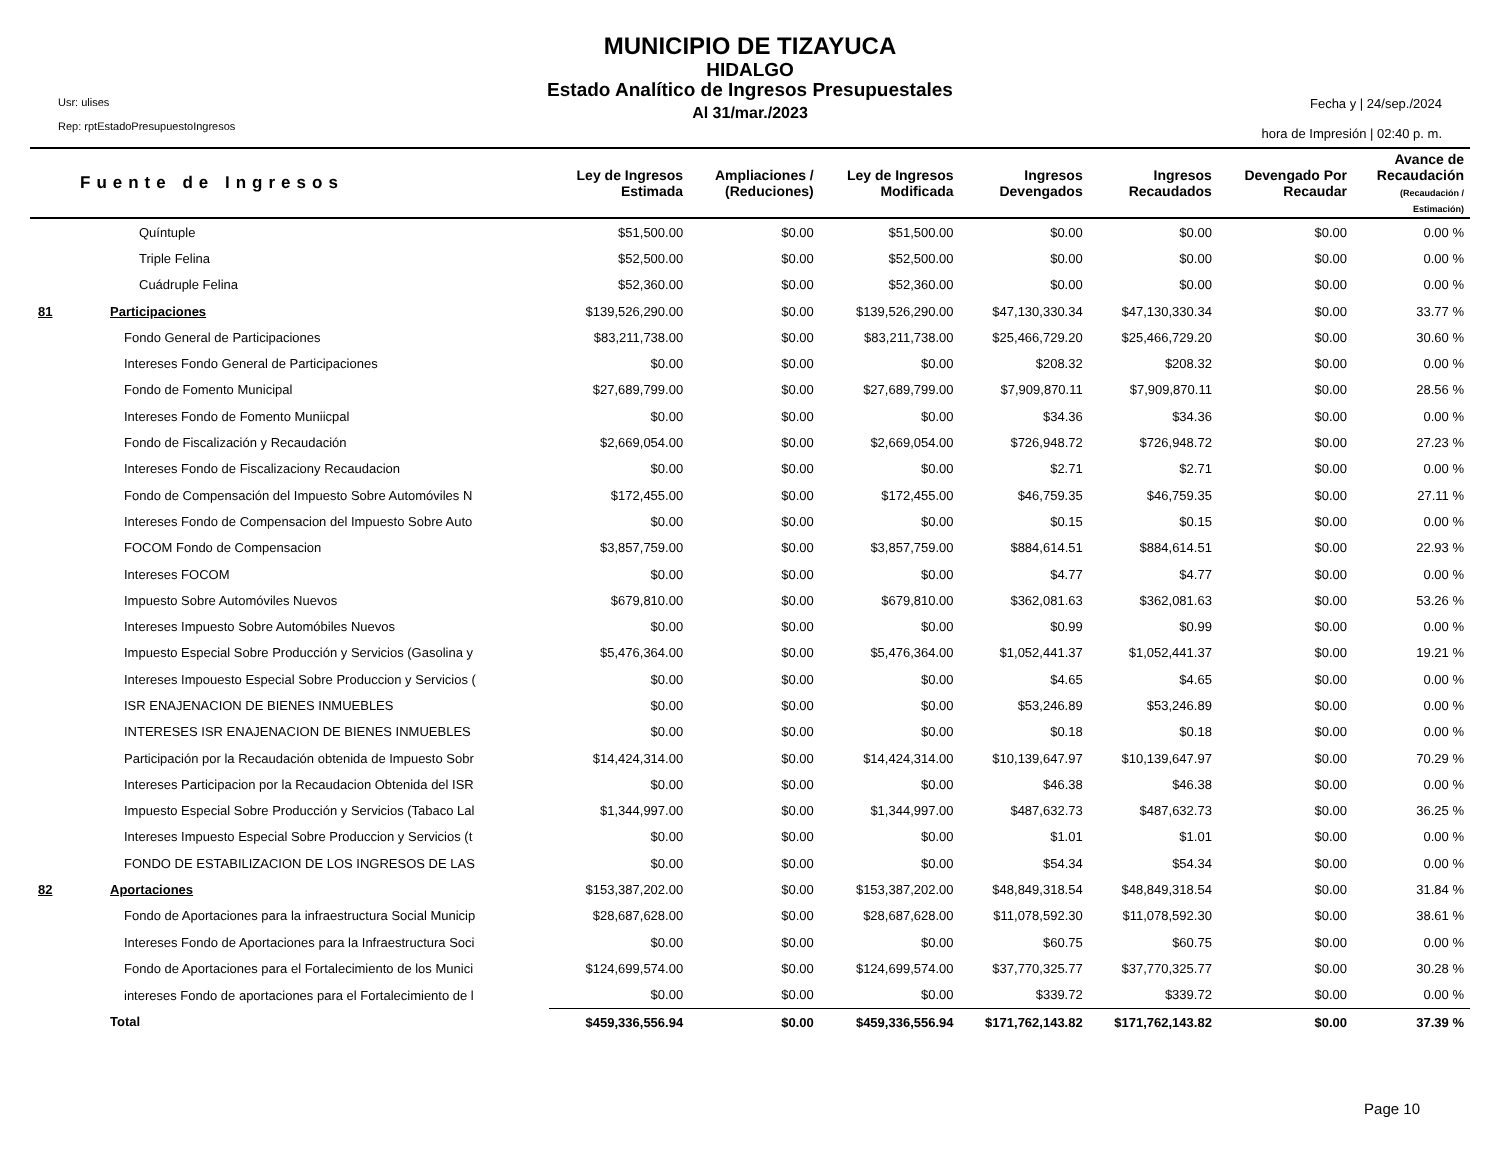MUNICIPIO DE TIZAYUCA
HIDALGO
Estado Analítico de Ingresos Presupuestales
Al 31/mar./2023
Usr: ulises
Rep: rptEstadoPresupuestoIngresos
Fecha y | 24/sep./2024
hora de Impresión | 02:40 p. m.
| Fuente de Ingresos | | Ley de Ingresos Estimada | Ampliaciones / (Reduciones) | Ley de Ingresos Modificada | Ingresos Devengados | Ingresos Recaudados | Devengado Por Recaudar | Avance de Recaudación (Recaudación / Estimación) |
| --- | --- | --- | --- | --- | --- | --- | --- | --- |
| | Quíntuple | $51,500.00 | $0.00 | $51,500.00 | $0.00 | $0.00 | $0.00 | 0.00 % |
| | Triple Felina | $52,500.00 | $0.00 | $52,500.00 | $0.00 | $0.00 | $0.00 | 0.00 % |
| | Cuádruple Felina | $52,360.00 | $0.00 | $52,360.00 | $0.00 | $0.00 | $0.00 | 0.00 % |
| 81 | Participaciones | $139,526,290.00 | $0.00 | $139,526,290.00 | $47,130,330.34 | $47,130,330.34 | $0.00 | 33.77 % |
| | Fondo General de Participaciones | $83,211,738.00 | $0.00 | $83,211,738.00 | $25,466,729.20 | $25,466,729.20 | $0.00 | 30.60 % |
| | Intereses Fondo General de Participaciones | $0.00 | $0.00 | $0.00 | $208.32 | $208.32 | $0.00 | 0.00 % |
| | Fondo de Fomento Municipal | $27,689,799.00 | $0.00 | $27,689,799.00 | $7,909,870.11 | $7,909,870.11 | $0.00 | 28.56 % |
| | Intereses Fondo de Fomento Muniicpal | $0.00 | $0.00 | $0.00 | $34.36 | $34.36 | $0.00 | 0.00 % |
| | Fondo de Fiscalización y Recaudación | $2,669,054.00 | $0.00 | $2,669,054.00 | $726,948.72 | $726,948.72 | $0.00 | 27.23 % |
| | Intereses Fondo de Fiscalizaciony Recaudacion | $0.00 | $0.00 | $0.00 | $2.71 | $2.71 | $0.00 | 0.00 % |
| | Fondo de Compensación del Impuesto Sobre Automóviles N | $172,455.00 | $0.00 | $172,455.00 | $46,759.35 | $46,759.35 | $0.00 | 27.11 % |
| | Intereses Fondo de Compensacion del Impuesto Sobre Auto | $0.00 | $0.00 | $0.00 | $0.15 | $0.15 | $0.00 | 0.00 % |
| | FOCOM Fondo de Compensacion | $3,857,759.00 | $0.00 | $3,857,759.00 | $884,614.51 | $884,614.51 | $0.00 | 22.93 % |
| | Intereses FOCOM | $0.00 | $0.00 | $0.00 | $4.77 | $4.77 | $0.00 | 0.00 % |
| | Impuesto Sobre Automóviles Nuevos | $679,810.00 | $0.00 | $679,810.00 | $362,081.63 | $362,081.63 | $0.00 | 53.26 % |
| | Intereses Impuesto Sobre Automóbiles Nuevos | $0.00 | $0.00 | $0.00 | $0.99 | $0.99 | $0.00 | 0.00 % |
| | Impuesto Especial Sobre Producción y Servicios (Gasolina y | $5,476,364.00 | $0.00 | $5,476,364.00 | $1,052,441.37 | $1,052,441.37 | $0.00 | 19.21 % |
| | Intereses Impouesto Especial Sobre Produccion y Servicios ( | $0.00 | $0.00 | $0.00 | $4.65 | $4.65 | $0.00 | 0.00 % |
| | ISR ENAJENACION DE BIENES INMUEBLES | $0.00 | $0.00 | $0.00 | $53,246.89 | $53,246.89 | $0.00 | 0.00 % |
| | INTERESES ISR ENAJENACION DE BIENES INMUEBLES | $0.00 | $0.00 | $0.00 | $0.18 | $0.18 | $0.00 | 0.00 % |
| | Participación por la Recaudación obtenida de Impuesto Sobr | $14,424,314.00 | $0.00 | $14,424,314.00 | $10,139,647.97 | $10,139,647.97 | $0.00 | 70.29 % |
| | Intereses Participacion por la Recaudacion Obtenida del ISR | $0.00 | $0.00 | $0.00 | $46.38 | $46.38 | $0.00 | 0.00 % |
| | Impuesto Especial Sobre Producción y Servicios (Tabaco Lal | $1,344,997.00 | $0.00 | $1,344,997.00 | $487,632.73 | $487,632.73 | $0.00 | 36.25 % |
| | Intereses Impuesto Especial Sobre Produccion y Servicios (t | $0.00 | $0.00 | $0.00 | $1.01 | $1.01 | $0.00 | 0.00 % |
| | FONDO DE ESTABILIZACION DE LOS INGRESOS DE LAS | $0.00 | $0.00 | $0.00 | $54.34 | $54.34 | $0.00 | 0.00 % |
| 82 | Aportaciones | $153,387,202.00 | $0.00 | $153,387,202.00 | $48,849,318.54 | $48,849,318.54 | $0.00 | 31.84 % |
| | Fondo de Aportaciones para la infraestructura Social Municip | $28,687,628.00 | $0.00 | $28,687,628.00 | $11,078,592.30 | $11,078,592.30 | $0.00 | 38.61 % |
| | Intereses Fondo de Aportaciones para la Infraestructura Soci | $0.00 | $0.00 | $0.00 | $60.75 | $60.75 | $0.00 | 0.00 % |
| | Fondo de Aportaciones para el Fortalecimiento de los Munici | $124,699,574.00 | $0.00 | $124,699,574.00 | $37,770,325.77 | $37,770,325.77 | $0.00 | 30.28 % |
| | intereses Fondo de aportaciones para el Fortalecimiento de l | $0.00 | $0.00 | $0.00 | $339.72 | $339.72 | $0.00 | 0.00 % |
| | Total | $459,336,556.94 | $0.00 | $459,336,556.94 | $171,762,143.82 | $171,762,143.82 | $0.00 | 37.39 % |
Page 10